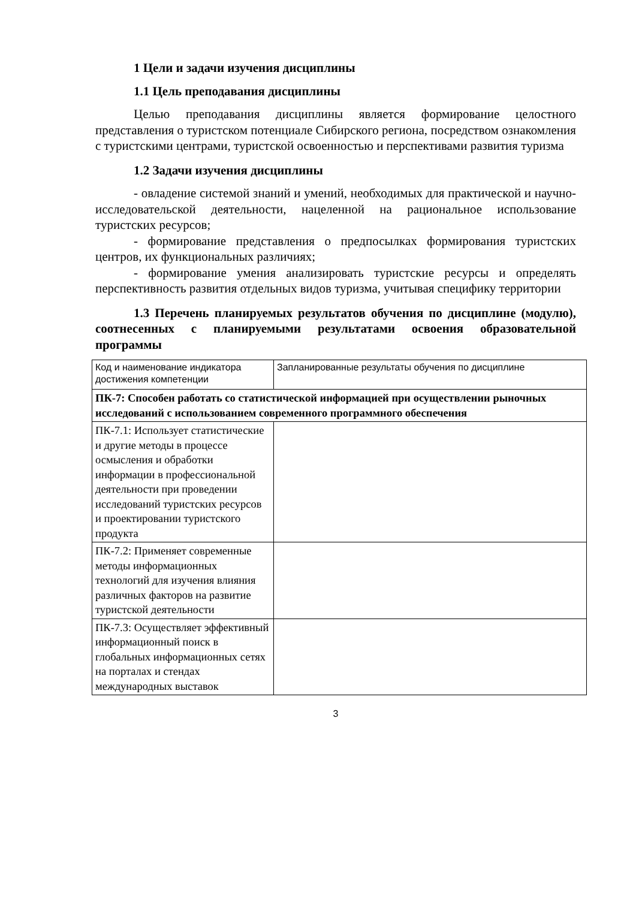1 Цели и задачи изучения дисциплины
1.1 Цель преподавания дисциплины
Целью преподавания дисциплины является формирование целостного представления о туристском потенциале Сибирского региона, посредством ознакомления с туристскими центрами, туристской освоенностью и перспективами развития туризма
1.2 Задачи изучения дисциплины
- овладение системой знаний и умений, необходимых для практической и научно-исследовательской деятельности, нацеленной на рациональное использование туристских ресурсов;
- формирование представления о предпосылках формирования туристских центров, их функциональных различиях;
- формирование умения анализировать туристские ресурсы и определять перспективность развития отдельных видов туризма, учитывая специфику территории
1.3 Перечень планируемых результатов обучения по дисциплине (модулю), соотнесенных с планируемыми результатами освоения образовательной программы
| Код и наименование индикатора достижения компетенции | Запланированные результаты обучения по дисциплине |
| ПК-7: Способен работать со статистической информацией при осуществлении рыночных исследований с использованием современного программного обеспечения | |
| ПК-7.1: Использует статистические и другие методы в процессе осмысления и обработки информации в профессиональной деятельности при проведении исследований туристских ресурсов и проектировании туристского продукта | |
| ПК-7.2: Применяет современные методы информационных технологий для изучения влияния различных факторов на развитие туристской деятельности | |
| ПК-7.3: Осуществляет эффективный информационный поиск в глобальных информационных сетях на порталах и стендах международных выставок | |
3